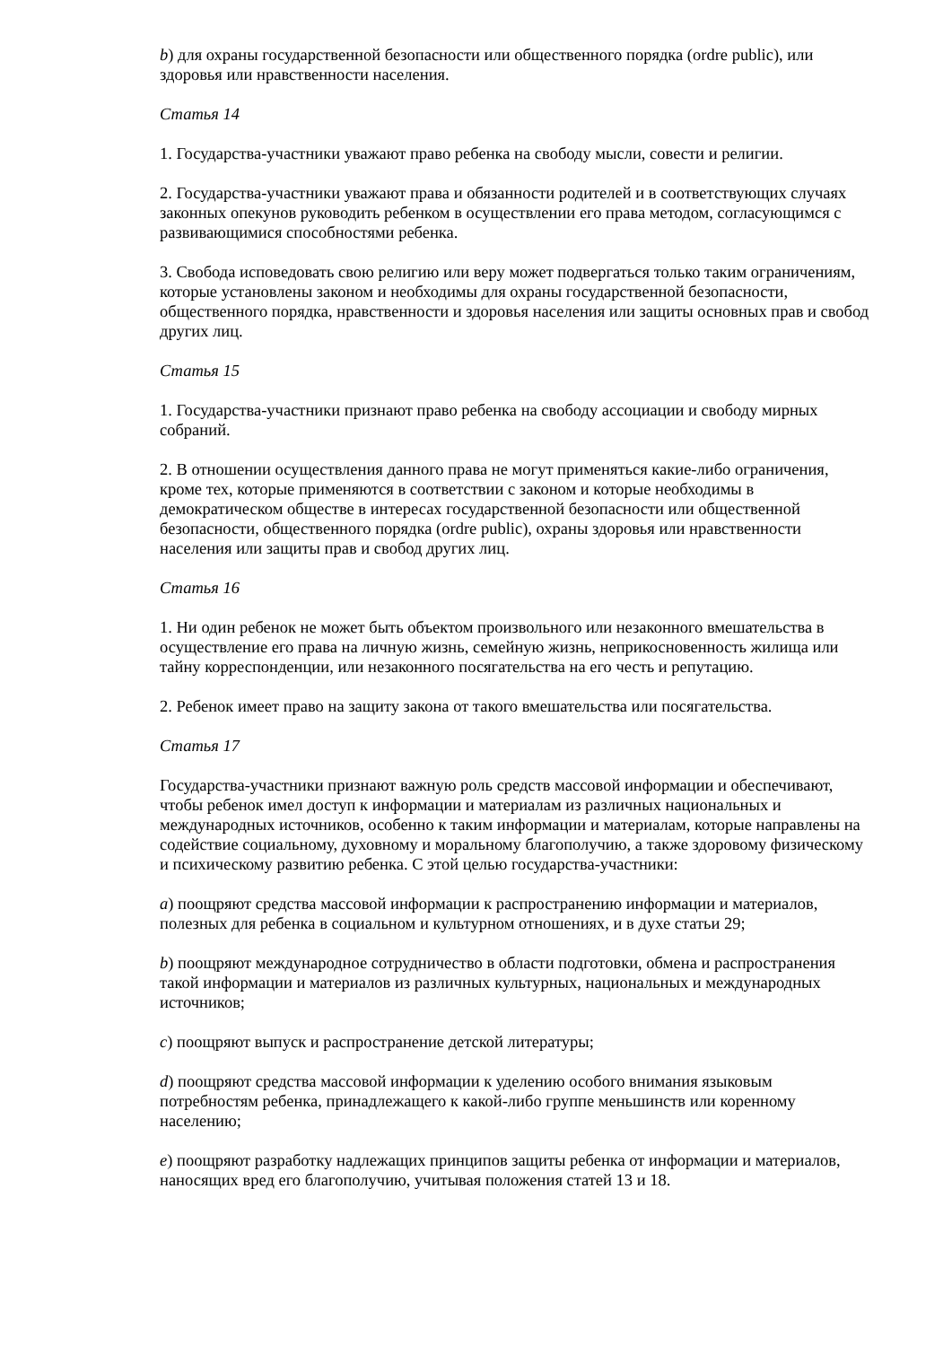b) для охраны государственной безопасности или общественного порядка (ordre public), или здоровья или нравственности населения.
Статья 14
1. Государства-участники уважают право ребенка на свободу мысли, совести и религии.
2. Государства-участники уважают права и обязанности родителей и в соответствующих случаях законных опекунов руководить ребенком в осуществлении его права методом, согласующимся с развивающимися способностями ребенка.
3. Свобода исповедовать свою религию или веру может подвергаться только таким ограничениям, которые установлены законом и необходимы для охраны государственной безопасности, общественного порядка, нравственности и здоровья населения или защиты основных прав и свобод других лиц.
Статья 15
1. Государства-участники признают право ребенка на свободу ассоциации и свободу мирных собраний.
2. В отношении осуществления данного права не могут применяться какие-либо ограничения, кроме тех, которые применяются в соответствии с законом и которые необходимы в демократическом обществе в интересах государственной безопасности или общественной безопасности, общественного порядка (ordre public), охраны здоровья или нравственности населения или защиты прав и свобод других лиц.
Статья 16
1. Ни один ребенок не может быть объектом произвольного или незаконного вмешательства в осуществление его права на личную жизнь, семейную жизнь, неприкосновенность жилища или тайну корреспонденции, или незаконного посягательства на его честь и репутацию.
2. Ребенок имеет право на защиту закона от такого вмешательства или посягательства.
Статья 17
Государства-участники признают важную роль средств массовой информации и обеспечивают, чтобы ребенок имел доступ к информации и материалам из различных национальных и международных источников, особенно к таким информации и материалам, которые направлены на содействие социальному, духовному и моральному благополучию, а также здоровому физическому и психическому развитию ребенка. С этой целью государства-участники:
a) поощряют средства массовой информации к распространению информации и материалов, полезных для ребенка в социальном и культурном отношениях, и в духе статьи 29;
b) поощряют международное сотрудничество в области подготовки, обмена и распространения такой информации и материалов из различных культурных, национальных и международных источников;
c) поощряют выпуск и распространение детской литературы;
d) поощряют средства массовой информации к уделению особого внимания языковым потребностям ребенка, принадлежащего к какой-либо группе меньшинств или коренному населению;
e) поощряют разработку надлежащих принципов защиты ребенка от информации и материалов, наносящих вред его благополучию, учитывая положения статей 13 и 18.